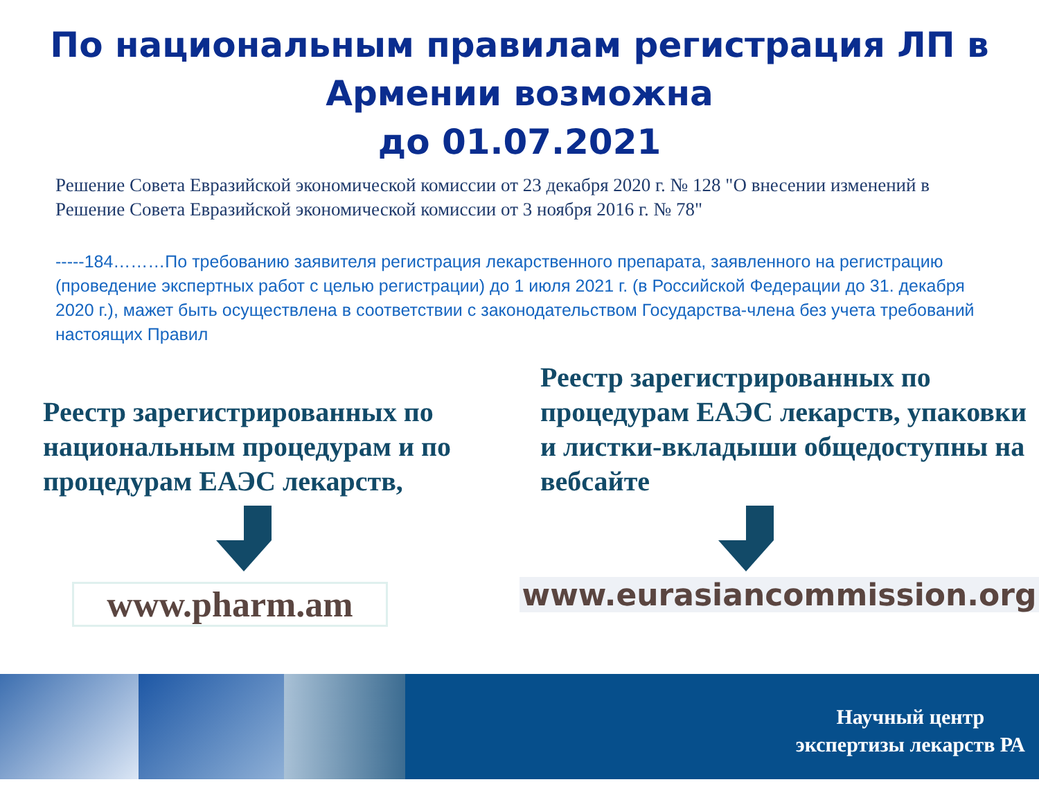По национальным правилам регистрация ЛП в Армении возможна
до 01.07.2021
Решение Совета Евразийской экономической комиссии от 23 декабря 2020 г. № 128 "О внесении изменений в Решение Совета Евразийской экономической комиссии от 3 ноября 2016 г. № 78"
-----184………По требованию заявителя регистрация лекарственного препарата, заявленного на регистрацию (проведение экспертных работ с целью регистрации) до 1 июля 2021 г. (в Российской Федерации до 31. декабря 2020 г.), мажет быть осуществлена в соответствии с законодательством Государства-члена без учета требований настоящих Правил
Реестр зарегистрированных по национальным процедурам и по процедурам ЕАЭС лекарств,
www.pharm.am
Реестр зарегистрированных по процедурам ЕАЭС лекарств, упаковки и листки-вкладыши общедоступны на вебсайте
www.eurasiancommission.org
Научный центр
экспертизы лекарств РА